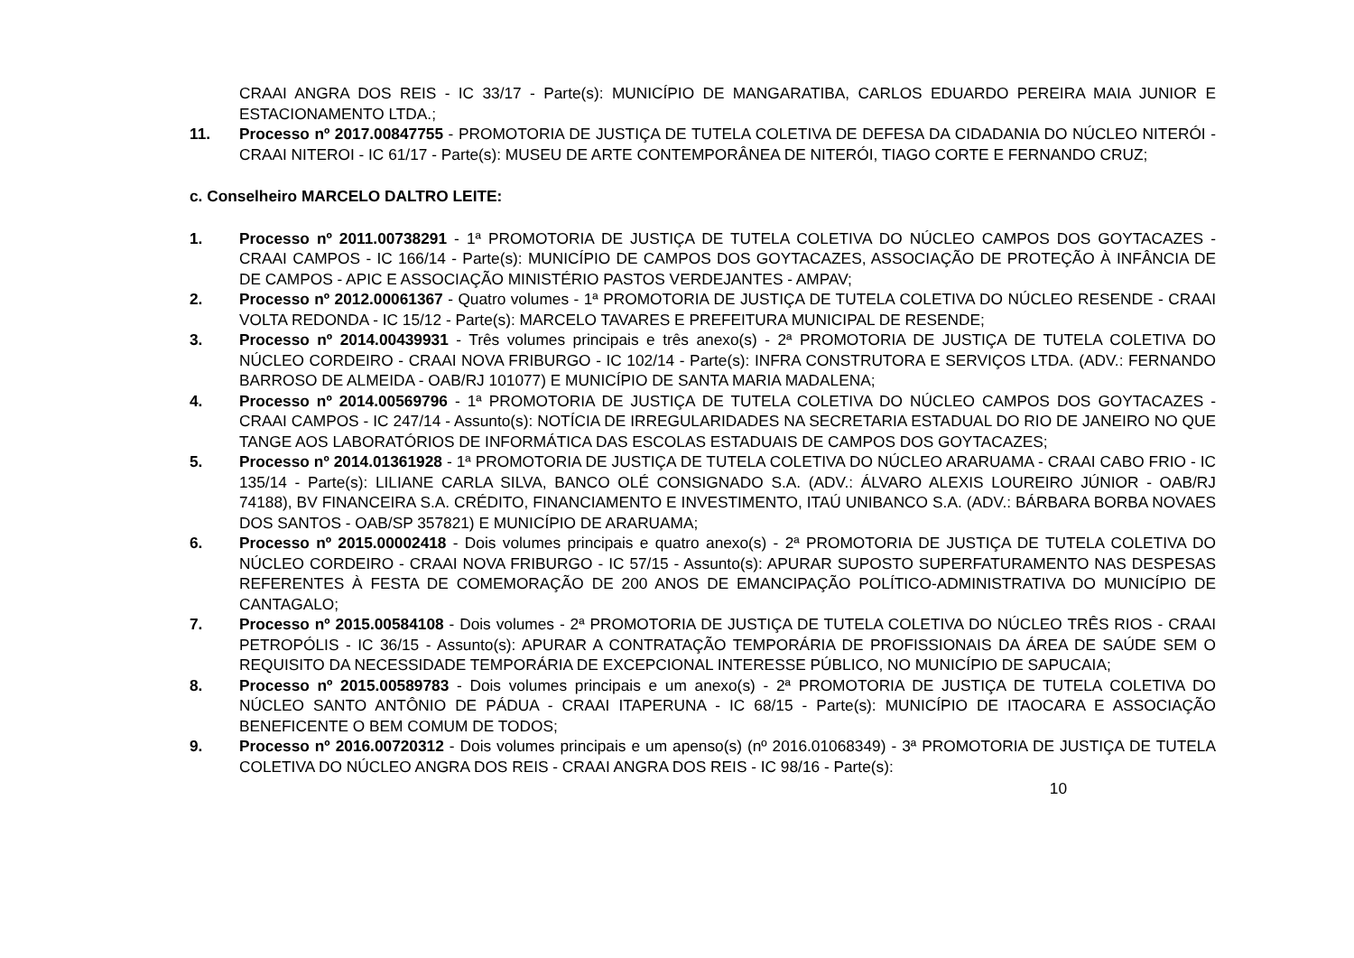CRAAI ANGRA DOS REIS - IC 33/17 - Parte(s): MUNICÍPIO DE MANGARATIBA, CARLOS EDUARDO PEREIRA MAIA JUNIOR E ESTACIONAMENTO LTDA.;
11. Processo nº 2017.00847755 - PROMOTORIA DE JUSTIÇA DE TUTELA COLETIVA DE DEFESA DA CIDADANIA DO NÚCLEO NITERÓI - CRAAI NITEROI - IC 61/17 - Parte(s): MUSEU DE ARTE CONTEMPORÂNEA DE NITERÓI, TIAGO CORTE E FERNANDO CRUZ;
c. Conselheiro MARCELO DALTRO LEITE:
1. Processo nº 2011.00738291 - 1ª PROMOTORIA DE JUSTIÇA DE TUTELA COLETIVA DO NÚCLEO CAMPOS DOS GOYTACAZES - CRAAI CAMPOS - IC 166/14 - Parte(s): MUNICÍPIO DE CAMPOS DOS GOYTACAZES, ASSOCIAÇÃO DE PROTEÇÃO À INFÂNCIA DE DE CAMPOS - APIC E ASSOCIAÇÃO MINISTÉRIO PASTOS VERDEJANTES - AMPAV;
2. Processo nº 2012.00061367 - Quatro volumes - 1ª PROMOTORIA DE JUSTIÇA DE TUTELA COLETIVA DO NÚCLEO RESENDE - CRAAI VOLTA REDONDA - IC 15/12 - Parte(s): MARCELO TAVARES E PREFEITURA MUNICIPAL DE RESENDE;
3. Processo nº 2014.00439931 - Três volumes principais e três anexo(s) - 2ª PROMOTORIA DE JUSTIÇA DE TUTELA COLETIVA DO NÚCLEO CORDEIRO - CRAAI NOVA FRIBURGO - IC 102/14 - Parte(s): INFRA CONSTRUTORA E SERVIÇOS LTDA. (ADV.: FERNANDO BARROSO DE ALMEIDA - OAB/RJ 101077) E MUNICÍPIO DE SANTA MARIA MADALENA;
4. Processo nº 2014.00569796 - 1ª PROMOTORIA DE JUSTIÇA DE TUTELA COLETIVA DO NÚCLEO CAMPOS DOS GOYTACAZES - CRAAI CAMPOS - IC 247/14 - Assunto(s): NOTÍCIA DE IRREGULARIDADES NA SECRETARIA ESTADUAL DO RIO DE JANEIRO NO QUE TANGE AOS LABORATÓRIOS DE INFORMÁTICA DAS ESCOLAS ESTADUAIS DE CAMPOS DOS GOYTACAZES;
5. Processo nº 2014.01361928 - 1ª PROMOTORIA DE JUSTIÇA DE TUTELA COLETIVA DO NÚCLEO ARARUAMA - CRAAI CABO FRIO - IC 135/14 - Parte(s): LILIANE CARLA SILVA, BANCO OLÉ CONSIGNADO S.A. (ADV.: ÁLVARO ALEXIS LOUREIRO JÚNIOR - OAB/RJ 74188), BV FINANCEIRA S.A. CRÉDITO, FINANCIAMENTO E INVESTIMENTO, ITAÚ UNIBANCO S.A. (ADV.: BÁRBARA BORBA NOVAES DOS SANTOS - OAB/SP 357821) E MUNICÍPIO DE ARARUAMA;
6. Processo nº 2015.00002418 - Dois volumes principais e quatro anexo(s) - 2ª PROMOTORIA DE JUSTIÇA DE TUTELA COLETIVA DO NÚCLEO CORDEIRO - CRAAI NOVA FRIBURGO - IC 57/15 - Assunto(s): APURAR SUPOSTO SUPERFATURAMENTO NAS DESPESAS REFERENTES À FESTA DE COMEMORAÇÃO DE 200 ANOS DE EMANCIPAÇÃO POLÍTICO-ADMINISTRATIVA DO MUNICÍPIO DE CANTAGALO;
7. Processo nº 2015.00584108 - Dois volumes - 2ª PROMOTORIA DE JUSTIÇA DE TUTELA COLETIVA DO NÚCLEO TRÊS RIOS - CRAAI PETROPÓLIS - IC 36/15 - Assunto(s): APURAR A CONTRATAÇÃO TEMPORÁRIA DE PROFISSIONAIS DA ÁREA DE SAÚDE SEM O REQUISITO DA NECESSIDADE TEMPORÁRIA DE EXCEPCIONAL INTERESSE PÚBLICO, NO MUNICÍPIO DE SAPUCAIA;
8. Processo nº 2015.00589783 - Dois volumes principais e um anexo(s) - 2ª PROMOTORIA DE JUSTIÇA DE TUTELA COLETIVA DO NÚCLEO SANTO ANTÔNIO DE PÁDUA - CRAAI ITAPERUNA - IC 68/15 - Parte(s): MUNICÍPIO DE ITAOCARA E ASSOCIAÇÃO BENEFICENTE O BEM COMUM DE TODOS;
9. Processo nº 2016.00720312 - Dois volumes principais e um apenso(s) (nº 2016.01068349) - 3ª PROMOTORIA DE JUSTIÇA DE TUTELA COLETIVA DO NÚCLEO ANGRA DOS REIS - CRAAI ANGRA DOS REIS - IC 98/16 - Parte(s):
10